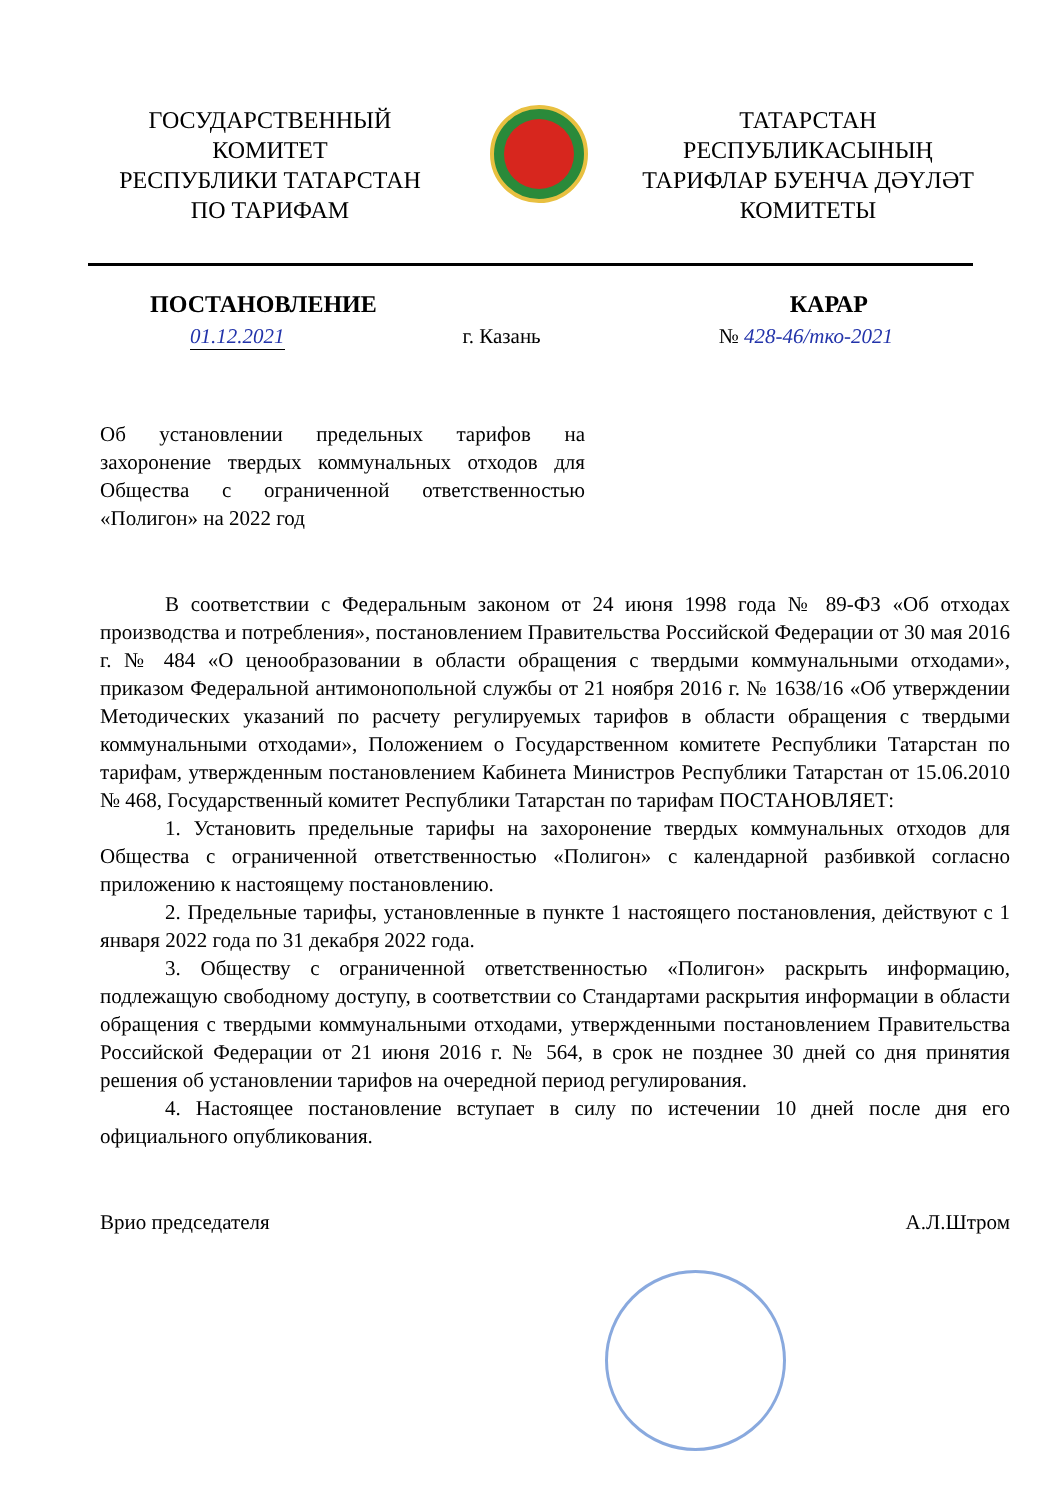ГОСУДАРСТВЕННЫЙ
КОМИТЕТ
РЕСПУБЛИКИ ТАТАРСТАН
ПО ТАРИФАМ
ТАТАРСТАН
РЕСПУБЛИКАСЫНЫҢ
ТАРИФЛАР БУЕНЧА ДӘҮЛӘТ
КОМИТЕТЫ
ПОСТАНОВЛЕНИЕ КАРАР
01.12.2021 г. Казань № 428-46/тко-2021
Об установлении предельных тарифов на захоронение твердых коммунальных отходов для Общества с ограниченной ответственностью «Полигон» на 2022 год
В соответствии с Федеральным законом от 24 июня 1998 года № 89-ФЗ «Об отходах производства и потребления», постановлением Правительства Российской Федерации от 30 мая 2016 г. № 484 «О ценообразовании в области обращения с твердыми коммунальными отходами», приказом Федеральной антимонопольной службы от 21 ноября 2016 г. № 1638/16 «Об утверждении Методических указаний по расчету регулируемых тарифов в области обращения с твердыми коммунальными отходами», Положением о Государственном комитете Республики Татарстан по тарифам, утвержденным постановлением Кабинета Министров Республики Татарстан от 15.06.2010 № 468, Государственный комитет Республики Татарстан по тарифам ПОСТАНОВЛЯЕТ:
1. Установить предельные тарифы на захоронение твердых коммунальных отходов для Общества с ограниченной ответственностью «Полигон» с календарной разбивкой согласно приложению к настоящему постановлению.
2. Предельные тарифы, установленные в пункте 1 настоящего постановления, действуют с 1 января 2022 года по 31 декабря 2022 года.
3. Обществу с ограниченной ответственностью «Полигон» раскрыть информацию, подлежащую свободному доступу, в соответствии со Стандартами раскрытия информации в области обращения с твердыми коммунальными отходами, утвержденными постановлением Правительства Российской Федерации от 21 июня 2016 г. № 564, в срок не позднее 30 дней со дня принятия решения об установлении тарифов на очередной период регулирования.
4. Настоящее постановление вступает в силу по истечении 10 дней после дня его официального опубликования.
Врио председателя А.Л.Штром